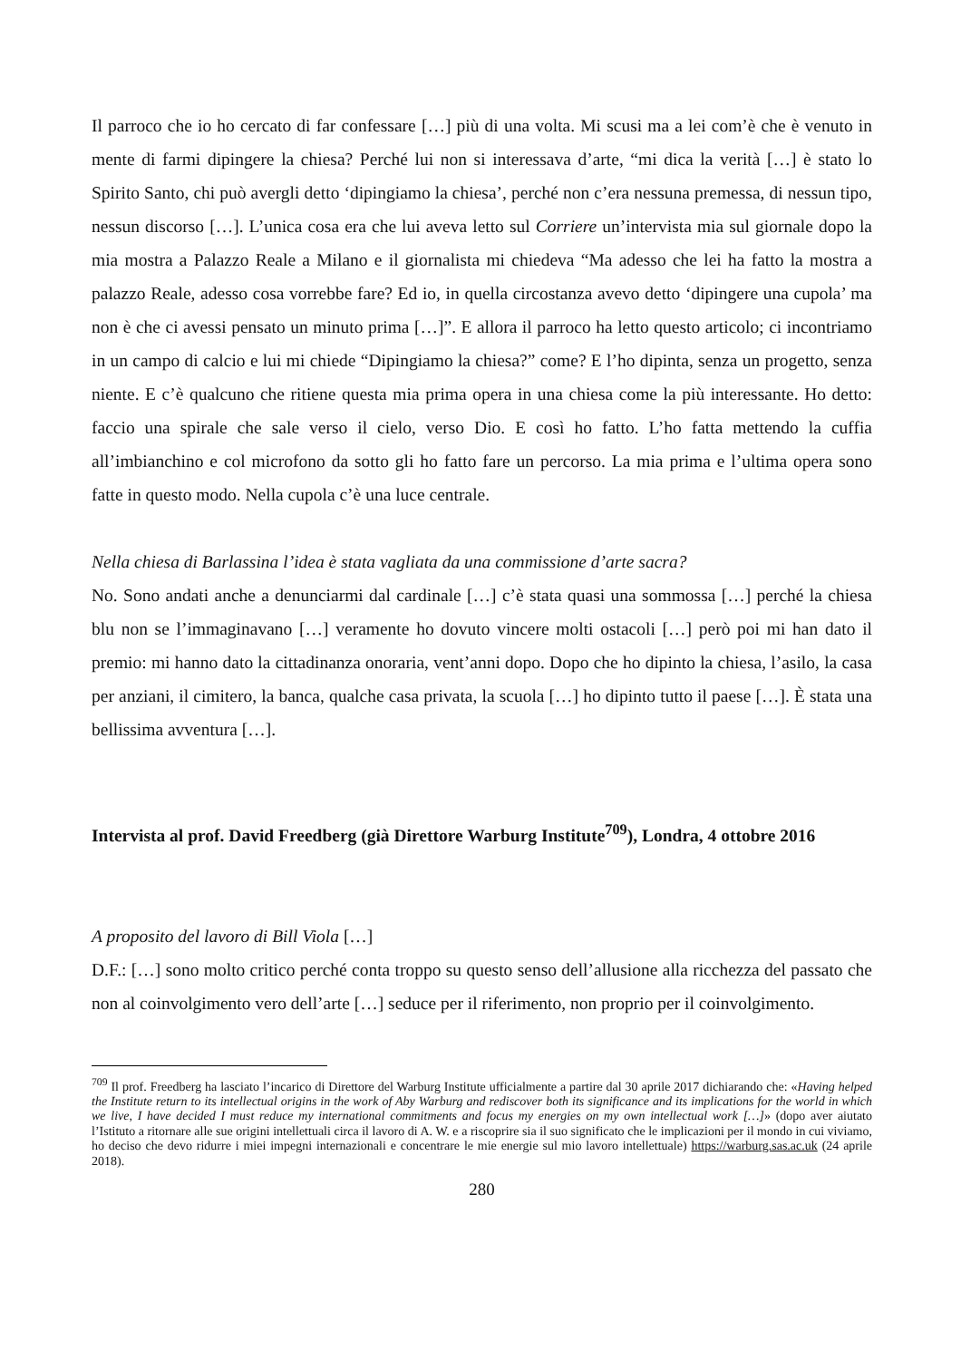Il parroco che io ho cercato di far confessare […] più di una volta. Mi scusi ma a lei com’è che è venuto in mente di farmi dipingere la chiesa? Perché lui non si interessava d’arte, “mi dica la verità […] è stato lo Spirito Santo, chi può avergli detto ‘dipingiamo la chiesa’, perché non c’era nessuna premessa, di nessun tipo, nessun discorso […]. L’unica cosa era che lui aveva letto sul Corriere un’intervista mia sul giornale dopo la mia mostra a Palazzo Reale a Milano e il giornalista mi chiedeva “Ma adesso che lei ha fatto la mostra a palazzo Reale, adesso cosa vorrebbe fare? Ed io, in quella circostanza avevo detto ‘dipingere una cupola’ ma non è che ci avessi pensato un minuto prima […]”. E allora il parroco ha letto questo articolo; ci incontriamo in un campo di calcio e lui mi chiede “Dipingiamo la chiesa?” come? E l’ho dipinta, senza un progetto, senza niente. E c’è qualcuno che ritiene questa mia prima opera in una chiesa come la più interessante. Ho detto: faccio una spirale che sale verso il cielo, verso Dio. E così ho fatto. L’ho fatta mettendo la cuffia all’imbianchino e col microfono da sotto gli ho fatto fare un percorso. La mia prima e l’ultima opera sono fatte in questo modo. Nella cupola c’è una luce centrale.
Nella chiesa di Barlassina l’idea è stata vagliata da una commissione d’arte sacra?
No. Sono andati anche a denunciarmi dal cardinale […] c’è stata quasi una sommossa […] perché la chiesa blu non se l’immaginavano […] veramente ho dovuto vincere molti ostacoli […] però poi mi han dato il premio: mi hanno dato la cittadinanza onoraria, vent’anni dopo. Dopo che ho dipinto la chiesa, l’asilo, la casa per anziani, il cimitero, la banca, qualche casa privata, la scuola […] ho dipinto tutto il paese […]. È stata una bellissima avventura […].
Intervista al prof. David Freedberg (già Direttore Warburg Institute<sup>709</sup>), Londra, 4 ottobre 2016
A proposito del lavoro di Bill Viola […]
D.F.: […] sono molto critico perché conta troppo su questo senso dell’allusione alla ricchezza del passato che non al coinvolgimento vero dell’arte […] seduce per il riferimento, non proprio per il coinvolgimento.
<sup>709</sup> Il prof. Freedberg ha lasciato l’incarico di Direttore del Warburg Institute ufficialmente a partire dal 30 aprile 2017 dichiarando che: «Having helped the Institute return to its intellectual origins in the work of Aby Warburg and rediscover both its significance and its implications for the world in which we live, I have decided I must reduce my international commitments and focus my energies on my own intellectual work […]» (dopo aver aiutato l’Istituto a ritornare alle sue origini intellettuali circa il lavoro di A. W. e a riscoprire sia il suo significato che le implicazioni per il mondo in cui viviamo, ho deciso che devo ridurre i miei impegni internazionali e concentrare le mie energie sul mio lavoro intellettuale) https://warburg.sas.ac.uk (24 aprile 2018).
280